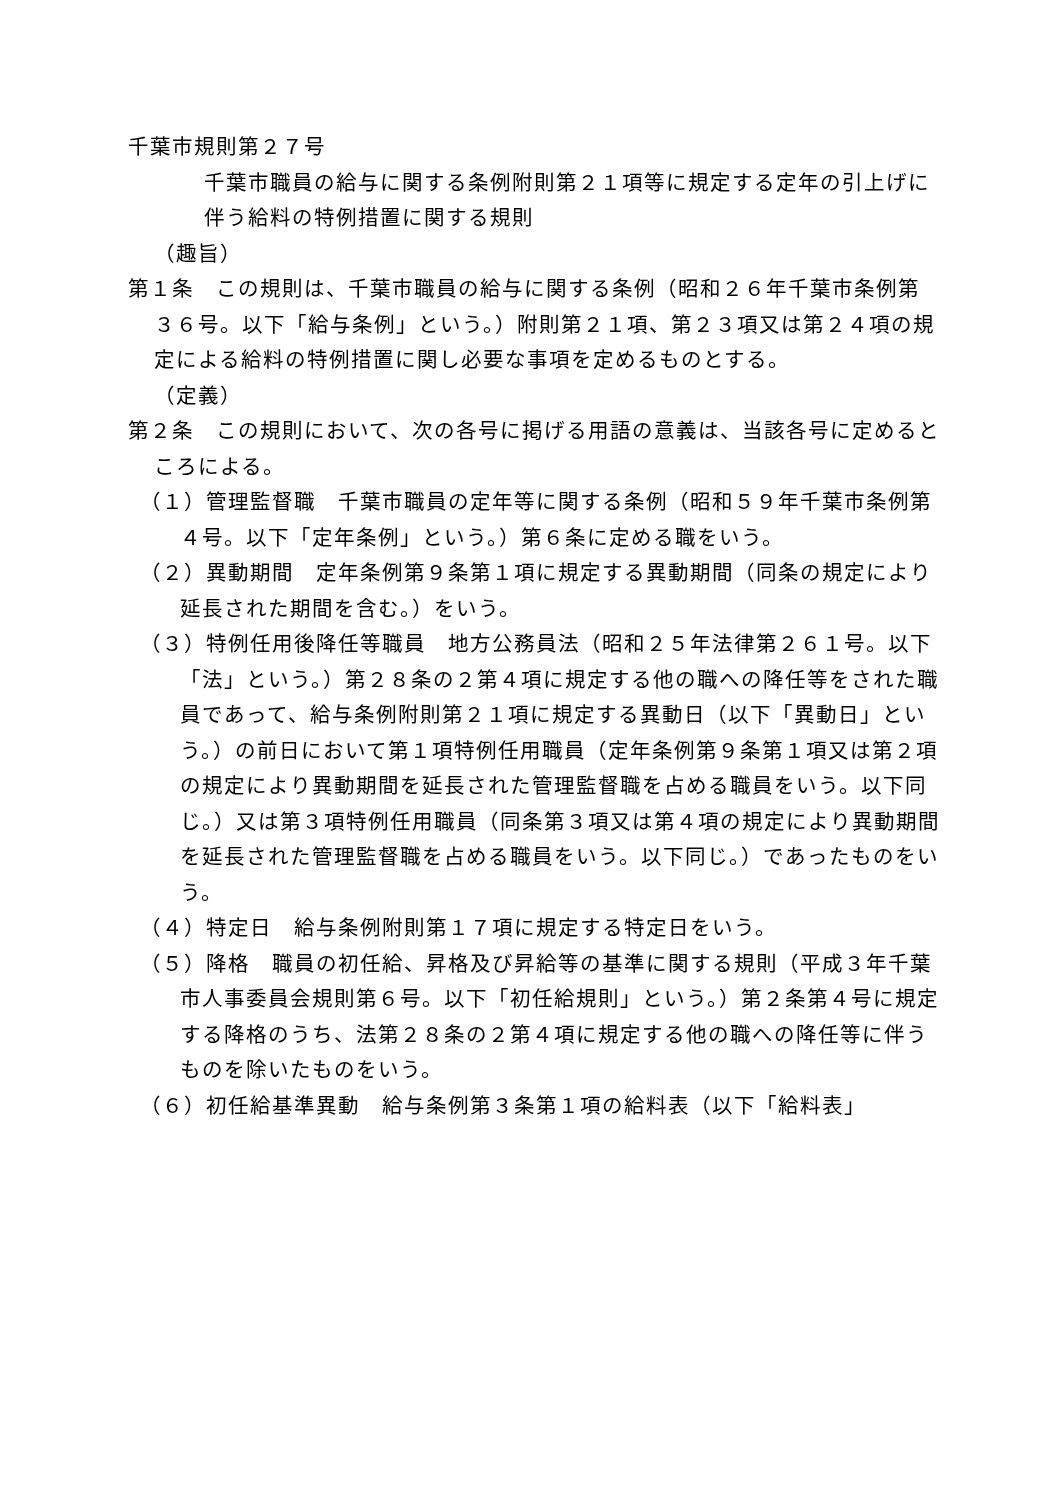千葉市規則第２７号
千葉市職員の給与に関する条例附則第２１項等に規定する定年の引上げに伴う給料の特例措置に関する規則
（趣旨）
第１条　この規則は、千葉市職員の給与に関する条例（昭和２６年千葉市条例第３６号。以下「給与条例」という。）附則第２１項、第２３項又は第２４項の規定による給料の特例措置に関し必要な事項を定めるものとする。
（定義）
第２条　この規則において、次の各号に掲げる用語の意義は、当該各号に定めるところによる。
（１）管理監督職　千葉市職員の定年等に関する条例（昭和５９年千葉市条例第４号。以下「定年条例」という。）第６条に定める職をいう。
（２）異動期間　定年条例第９条第１項に規定する異動期間（同条の規定により延長された期間を含む。）をいう。
（３）特例任用後降任等職員　地方公務員法（昭和２５年法律第２６１号。以下「法」という。）第２８条の２第４項に規定する他の職への降任等をされた職員であって、給与条例附則第２１項に規定する異動日（以下「異動日」という。）の前日において第１項特例任用職員（定年条例第９条第１項又は第２項の規定により異動期間を延長された管理監督職を占める職員をいう。以下同じ。）又は第３項特例任用職員（同条第３項又は第４項の規定により異動期間を延長された管理監督職を占める職員をいう。以下同じ。）であったものをいう。
（４）特定日　給与条例附則第１７項に規定する特定日をいう。
（５）降格　職員の初任給、昇格及び昇給等の基準に関する規則（平成３年千葉市人事委員会規則第６号。以下「初任給規則」という。）第２条第４号に規定する降格のうち、法第２８条の２第４項に規定する他の職への降任等に伴うものを除いたものをいう。
（６）初任給基準異動　給与条例第３条第１項の給料表（以下「給料表」